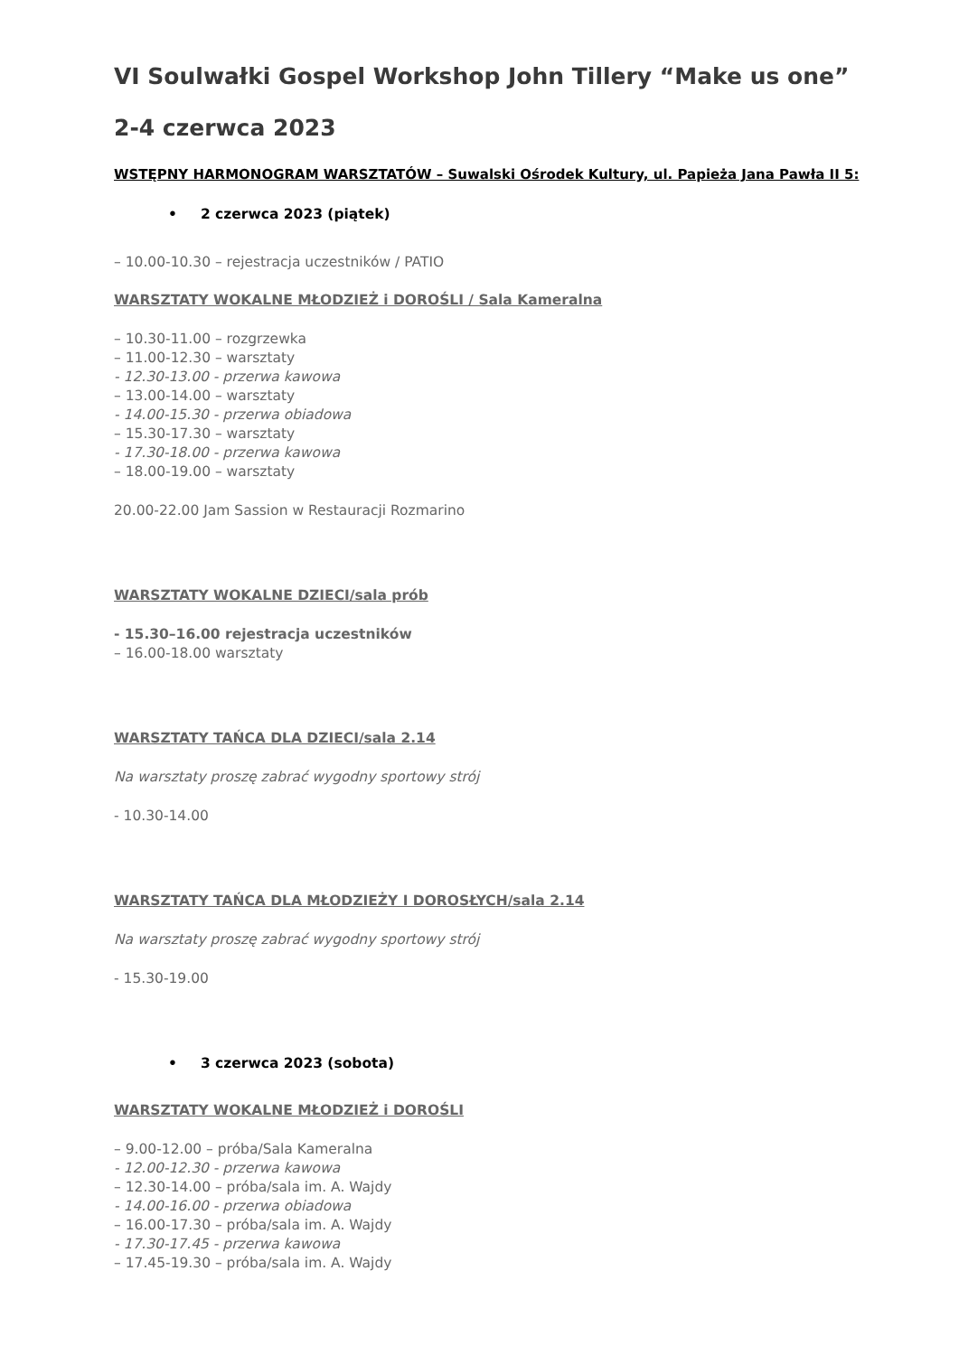VI Soulwałki Gospel Workshop John Tillery “Make us one”
2-4 czerwca 2023
WSTĘPNY HARMONOGRAM WARSZTATÓW – Suwalski Ośrodek Kultury, ul. Papieża Jana Pawła II 5:
• 2 czerwca 2023 (piątek)
– 10.00-10.30 – rejestracja uczestników / PATIO
WARSZTATY WOKALNE MŁODZIEŻ i DOROŚLI / Sala Kameralna
– 10.30-11.00 – rozgrzewka
– 11.00-12.30 – warsztaty
- 12.30-13.00 - przerwa kawowa
– 13.00-14.00 – warsztaty
- 14.00-15.30 - przerwa obiadowa
– 15.30-17.30 – warsztaty
- 17.30-18.00 - przerwa kawowa
– 18.00-19.00 – warsztaty
20.00-22.00 Jam Sassion w Restauracji Rozmarino
WARSZTATY WOKALNE DZIECI/sala prób
- 15.30–16.00 rejestracja uczestników
– 16.00-18.00 warsztaty
WARSZTATY TAŃCA DLA DZIECI/sala 2.14
Na warsztaty proszę zabrać wygodny sportowy strój
- 10.30-14.00
WARSZTATY TAŃCA DLA MŁODZIEŻY I DOROSŁYCH/sala 2.14
Na warsztaty proszę zabrać wygodny sportowy strój
- 15.30-19.00
• 3 czerwca 2023 (sobota)
WARSZTATY WOKALNE MŁODZIEŻ i DOROŚLI
– 9.00-12.00 – próba/Sala Kameralna
- 12.00-12.30 - przerwa kawowa
– 12.30-14.00 – próba/sala im. A. Wajdy
- 14.00-16.00 - przerwa obiadowa
– 16.00-17.30 – próba/sala im. A. Wajdy
- 17.30-17.45 - przerwa kawowa
– 17.45-19.30 – próba/sala im. A. Wajdy